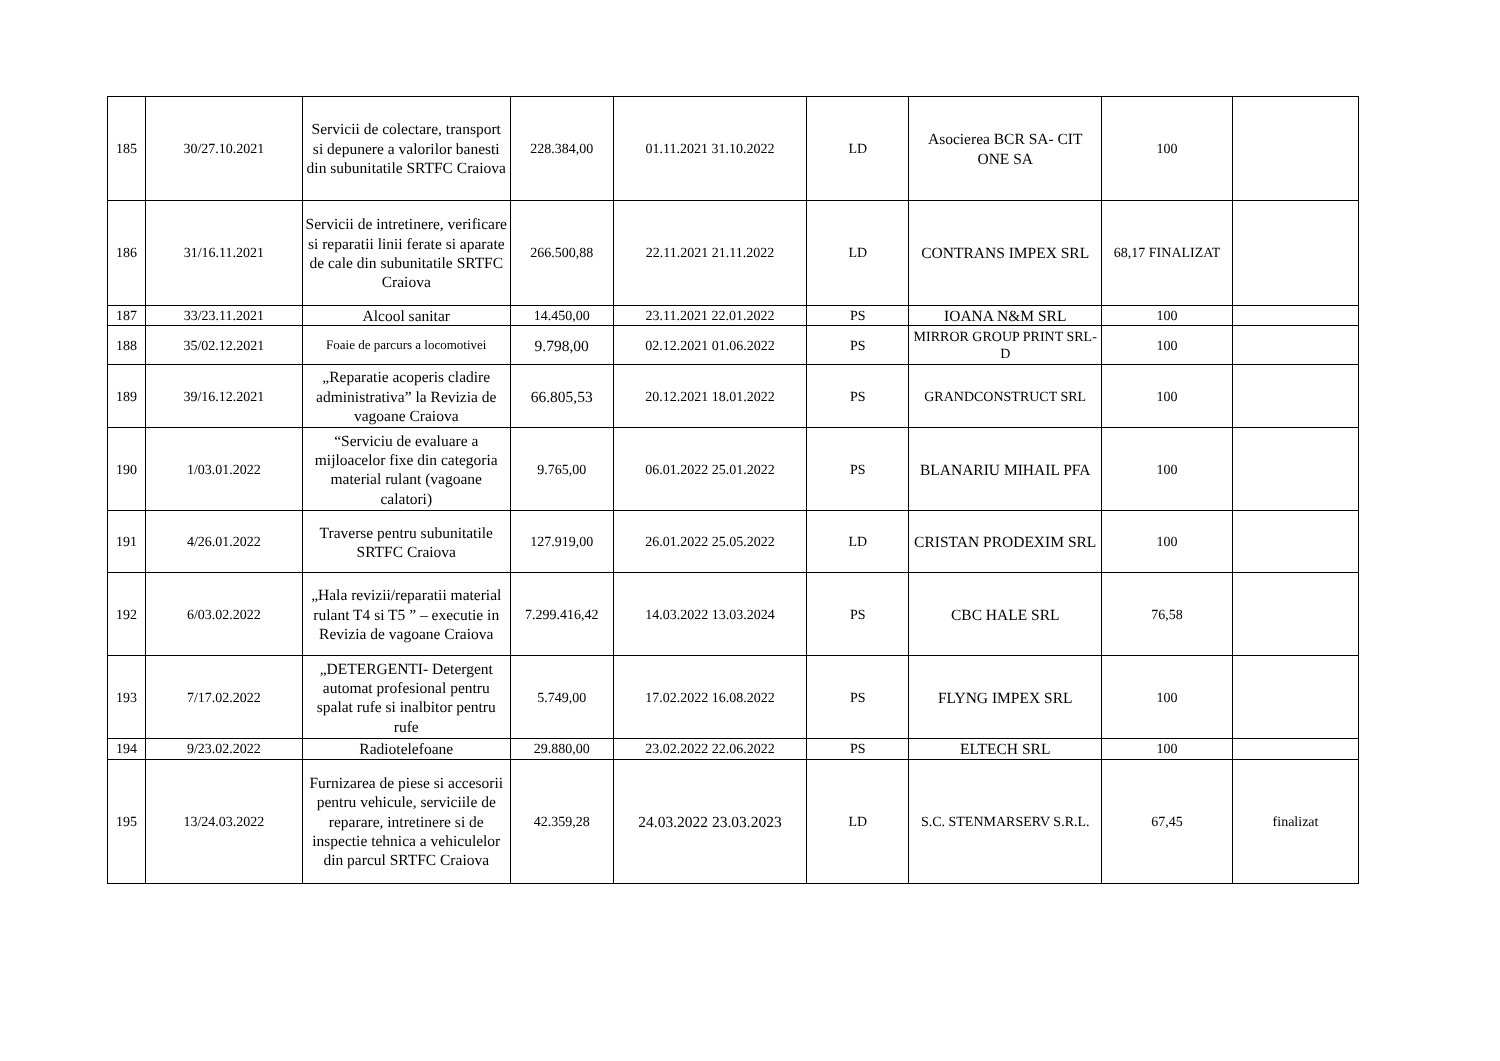| 185 | 30/27.10.2021 | Servicii de colectare, transport si depunere a valorilor banesti din subunitatile SRTFC Craiova | 228.384,00 | 01.11.2021 31.10.2022 | LD | Asocierea BCR SA- CIT ONE SA | 100 | |
| 186 | 31/16.11.2021 | Servicii de intretinere, verificare si reparatii linii ferate si aparate de cale din subunitatile SRTFC Craiova | 266.500,88 | 22.11.2021 21.11.2022 | LD | CONTRANS IMPEX SRL | 68,17 FINALIZAT | |
| 187 | 33/23.11.2021 | Alcool sanitar | 14.450,00 | 23.11.2021 22.01.2022 | PS | IOANA N&M SRL | 100 | |
| 188 | 35/02.12.2021 | Foaie de parcurs a locomotivei | 9.798,00 | 02.12.2021 01.06.2022 | PS | MIRROR GROUP PRINT SRL-D | 100 | |
| 189 | 39/16.12.2021 | „Reparatie acoperis cladire administrativa” la Revizia de vagoane Craiova | 66.805,53 | 20.12.2021 18.01.2022 | PS | GRANDCONSTRUCT SRL | 100 | |
| 190 | 1/03.01.2022 | “Serviciu de evaluare a mijloacelor fixe din categoria material rulant (vagoane calatori) | 9.765,00 | 06.01.2022 25.01.2022 | PS | BLANARIU MIHAIL PFA | 100 | |
| 191 | 4/26.01.2022 | Traverse pentru subunitatile SRTFC Craiova | 127.919,00 | 26.01.2022 25.05.2022 | LD | CRISTAN PRODEXIM SRL | 100 | |
| 192 | 6/03.02.2022 | „Hala revizii/reparatii material rulant T4 si T5 ” – executie in Revizia de vagoane Craiova | 7.299.416,42 | 14.03.2022 13.03.2024 | PS | CBC HALE SRL | 76,58 | |
| 193 | 7/17.02.2022 | „DETERGENTI- Detergent automat profesional pentru spalat rufe si inalbitor pentru rufe | 5.749,00 | 17.02.2022 16.08.2022 | PS | FLYNG IMPEX SRL | 100 | |
| 194 | 9/23.02.2022 | Radiotelefoane | 29.880,00 | 23.02.2022 22.06.2022 | PS | ELTECH SRL | 100 | |
| 195 | 13/24.03.2022 | Furnizarea de piese si accesorii pentru vehicule, serviciile de reparare, intretinere si de inspectie tehnica a vehiculelor din parcul SRTFC Craiova | 42.359,28 | 24.03.2022 23.03.2023 | LD | S.C. STENMARSERV S.R.L. | 67,45 | finalizat |